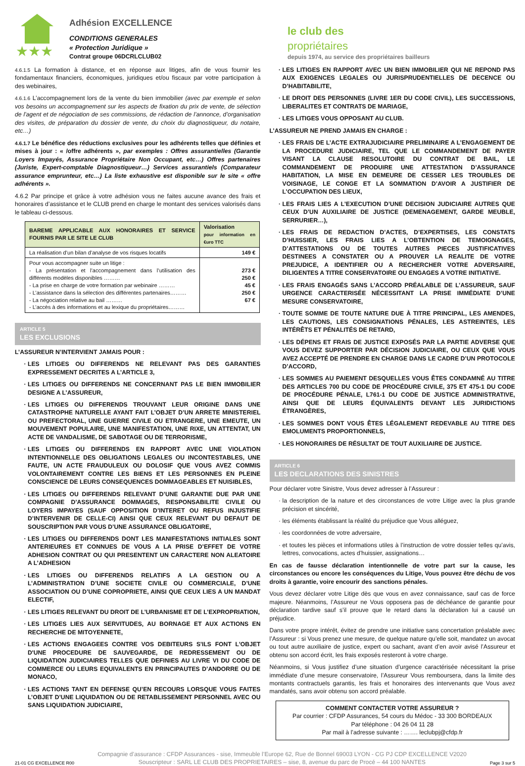★★★
Adhésion EXCELLENCE
CONDITIONS GENERALES
« Protection Juridique »
Contrat groupe 06DCRLCLUB02
le club des
propriétaires
depuis 1974, au service des propriétaires bailleurs
4.6.1.5 La formation à distance, et en réponse aux litiges, afin de vous fournir les fondamentaux financiers, économiques, juridiques et/ou fiscaux par votre participation à des webinaires,
4.6.1.6 L’accompagnement lors de la vente du bien immobilier (avec par exemple et selon vos besoins un accompagnement sur les aspects de fixation du prix de vente, de sélection de l’agent et de négociation de ses commissions, de rédaction de l’annonce, d’organisation des visites, de préparation du dossier de vente, du choix du diagnostiqueur, du notaire, etc…)
4.6.1.7 Le bénéfice des réductions exclusives pour les adhérents telles que définies et mises à jour : « /offre adhérents », par exemples : Offres assurantielles (Garantie Loyers Impayés, Assurance Propriétaire Non Occupant, etc…) Offres partenaires (Juriste, Expert-comptable Diagnostiqueur…) Services assurantiels (Comparateur assurance emprunteur, etc…) La liste exhaustive est disponible sur le site « offre adhérents ».
4.6.2 Par principe et grâce à votre adhésion vous ne faites aucune avance des frais et honoraires d’assistance et le CLUB prend en charge le montant des services valorisés dans le tableau ci-dessous.
| BAREME APPLICABLE AUX HONORAIRES ET SERVICE FOURNIS PAR LE SITE LE CLUB | Valorisation pour information en €uro TTC |
| --- | --- |
| La réalisation d’un bilan d’analyse de vos risques locatifs | 149 € |
| Pour vous accompagner suite un litige : - La présentation et l’accompagnement dans l’utilisation des différents modèles disponibles ……… - La prise en charge de votre formation par webinaire ……… - L’assistance dans la sélection des différentes partenaires……… - La négociation relative au bail ……… - L’accès à des informations et au lexique du propriétaires……… | 273 € 250 € 45 € 250 € 67 € |
ARTICLE 5
LES EXCLUSIONS
L’ASSUREUR N’INTERVIENT JAMAIS POUR :
LES LITIGES OU DIFFERENDS NE RELEVANT PAS DES GARANTIES EXPRESSEMENT DECRITES A L’ARTICLE 3,
LES LITIGES OU DIFFERENDS NE CONCERNANT PAS LE BIEN IMMOBILIER DESIGNE A L’ASSUREUR,
LES LITIGES OU DIFFERENDS TROUVANT LEUR ORIGINE DANS UNE CATASTROPHE NATURELLE AYANT FAIT L’OBJET D’UN ARRETE MINISTERIEL OU PREFECTORAL, UNE GUERRE CIVILE OU ETRANGERE, UNE EMEUTE, UN MOUVEMENT POPULAIRE, UNE MANIFESTATION, UNE RIXE, UN ATTENTAT, UN ACTE DE VANDALISME, DE SABOTAGE OU DE TERRORISME,
LES LITIGES OU DIFFERENDS EN RAPPORT AVEC UNE VIOLATION INTENTIONNELLE DES OBLIGATIONS LEGALES OU INCONTESTABLES, UNE FAUTE, UN ACTE FRAUDULEUX OU DOLOSIF QUE VOUS AVEZ COMMIS VOLONTAIREMENT CONTRE LES BIENS ET LES PERSONNES EN PLEINE CONSCIENCE DE LEURS CONSEQUENCES DOMMAGEABLES ET NUISIBLES,
LES LITIGES OU DIFFERENDS RELEVANT D’UNE GARANTIE DUE PAR UNE COMPAGNIE D’ASSURANCE DOMMAGES, RESPONSABILITE CIVILE OU LOYERS IMPAYES (SAUF OPPOSITION D’INTERET OU REFUS INJUSTIFIE D’INTERVENIR DE CELLE-CI) AINSI QUE CEUX RELEVANT DU DEFAUT DE SOUSCRIPTION PAR VOUS D’UNE ASSURANCE OBLIGATOIRE,
LES LITIGES OU DIFFERENDS DONT LES MANIFESTATIONS INITIALES SONT ANTERIEURES ET CONNUES DE VOUS A LA PRISE D’EFFET DE VOTRE ADHESION CONTRAT OU QUI PRESENTENT UN CARACTERE NON ALEATOIRE A L’ADHESION
LES LITIGES OU DIFFERENDS RELATIFS A LA GESTION OU A L’ADMINISTRATION D’UNE SOCIETE CIVILE OU COMMERCIALE, D’UNE ASSOCIATION OU D’UNE COPROPRIETE, AINSI QUE CEUX LIES A UN MANDAT ELECTIF,
LES LITIGES RELEVANT DU DROIT DE L’URBANISME ET DE L’EXPROPRIATION,
LES LITIGES LIES AUX SERVITUDES, AU BORNAGE ET AUX ACTIONS EN RECHERCHE DE MITOYENNETE,
LES ACTIONS ENGAGEES CONTRE VOS DEBITEURS S'ILS FONT L'OBJET D'UNE PROCEDURE DE SAUVEGARDE, DE REDRESSEMENT OU DE LIQUIDATION JUDICIAIRES TELLES QUE DEFINIES AU LIVRE VI DU CODE DE COMMERCE OU LEURS EQUIVALENTS EN PRINCIPAUTES D’ANDORRE OU DE MONACO,
LES ACTIONS TANT EN DEFENSE QU’EN RECOURS LORSQUE VOUS FAITES L’OBJET D’UNE LIQUIDATION OU DE RETABLISSEMENT PERSONNEL AVEC OU SANS LIQUIDATION JUDICIAIRE,
LES LITIGES EN RAPPORT AVEC UN BIEN IMMOBILIER QUI NE REPOND PAS AUX EXIGENCES LEGALES OU JURISPRUDENTIELLES DE DECENCE OU D’HABITABILITE,
LE DROIT DES PERSONNES (LIVRE 1ER DU CODE CIVIL), LES SUCCESSIONS, LIBERALITES ET CONTRATS DE MARIAGE,
LES LITIGES VOUS OPPOSANT AU CLUB.
L’ASSUREUR NE PREND JAMAIS EN CHARGE :
LES FRAIS DE L’ACTE EXTRAJUDICIAIRE PRELIMINAIRE A L’ENGAGEMENT DE LA PROCEDURE JUDICIAIRE, TEL QUE LE COMMANDEMENT DE PAYER VISANT LA CLAUSE RESOLUTOIRE DU CONTRAT DE BAIL, LE COMMANDEMENT DE PRODUIRE UNE ATTESTATION D’ASSURANCE HABITATION, LA MISE EN DEMEURE DE CESSER LES TROUBLES DE VOISINAGE, LE CONGE ET LA SOMMATION D’AVOIR A JUSTIFIER DE L’OCCUPATION DES LIEUX,
LES FRAIS LIES A L’EXECUTION D’UNE DECISION JUDICIAIRE AUTRES QUE CEUX D’UN AUXILIAIRE DE JUSTICE (DEMENAGEMENT, GARDE MEUBLE, SERRURIER…),
LES FRAIS DE REDACTION D’ACTES, D’EXPERTISES, LES CONSTATS D’HUISSIER, LES FRAIS LIES A L’OBTENTION DE TEMOIGNAGES, D’ATTESTATIONS OU DE TOUTES AUTRES PIECES JUSTIFICATIVES DESTINEES A CONSTATER OU A PROUVER LA REALITE DE VOTRE PREJUDICE, A IDENTIFIER OU A RECHERCHER VOTRE ADVERSAIRE, DILIGENTES A TITRE CONSERVATOIRE OU ENGAGES A VOTRE INITIATIVE.
LES FRAIS ENGAGÉS SANS L’ACCORD PRÉALABLE DE L’ASSUREUR, SAUF URGENCE CARACTERISÉE NÉCESSITANT LA PRISE IMMÉDIATE D’UNE MESURE CONSERVATOIRE,
TOUTE SOMME DE TOUTE NATURE DUE À TITRE PRINCIPAL, LES AMENDES, LES CAUTIONS, LES CONSIGNATIONS PÉNALES, LES ASTREINTES, LES INTÉRÊTS ET PÉNALITÉS DE RETARD,
LES DÉPENS ET FRAIS DE JUSTICE EXPOSÉS PAR LA PARTIE ADVERSE QUE VOUS DEVEZ SUPPORTER PAR DÉCISION JUDICIAIRE, OU CEUX QUE VOUS AVEZ ACCEPTÉ DE PRENDRE EN CHARGE DANS LE CADRE D’UN PROTOCOLE D’ACCORD,
LES SOMMES AU PAIEMENT DESQUELLES VOUS ÊTES CONDAMNÉ AU TITRE DES ARTICLES 700 DU CODE DE PROCÉDURE CIVILE, 375 ET 475-1 DU CODE DE PROCÉDURE PÉNALE, L761-1 DU CODE DE JUSTICE ADMINISTRATIVE, AINSI QUE DE LEURS ÉQUIVALENTS DEVANT LES JURIDICTIONS ÉTRANGÈRES,
LES SOMMES DONT VOUS ÊTES LÉGALEMENT REDEVABLE AU TITRE DES EMOLUMENTS PROPORTIONNELS,
LES HONORAIRES DE RÉSULTAT DE TOUT AUXILIAIRE DE JUSTICE.
ARTICLE 6
LES DECLARATIONS DES SINISTRES
Pour déclarer votre Sinistre, Vous devez adresser à l’Assureur :
la description de la nature et des circonstances de votre Litige avec la plus grande précision et sincérité,
les éléments établissant la réalité du préjudice que Vous alléguez,
les coordonnées de votre adversaire,
et toutes les pièces et informations utiles à l’instruction de votre dossier telles qu’avis, lettres, convocations, actes d’huissier, assignations…
En cas de fausse déclaration intentionnelle de votre part sur la cause, les circonstances ou encore les conséquences du Litige, Vous pouvez être déchu de vos droits à garantie, voire encourir des sanctions pénales.
Vous devez déclarer votre Litige dès que vous en avez connaissance, sauf cas de force majeure. Néanmoins, l’Assureur ne Vous opposera pas de déchéance de garantie pour déclaration tardive sauf s’il prouve que le retard dans la déclaration lui a causé un préjudice.
Dans votre propre intérêt, évitez de prendre une initiative sans concertation préalable avec l’Assureur : si Vous prenez une mesure, de quelque nature qu’elle soit, mandatez un avocat ou tout autre auxiliaire de justice, expert ou sachant, avant d’en avoir avisé l’Assureur et obtenu son accord écrit, les frais exposés resteront à votre charge.
Néanmoins, si Vous justifiez d’une situation d’urgence caractérisée nécessitant la prise immédiate d’une mesure conservatoire, l’Assureur Vous remboursera, dans la limite des montants contractuels garantis, les frais et honoraires des intervenants que Vous avez mandatés, sans avoir obtenu son accord préalable.
COMMENT CONTACTER VOTRE ASSUREUR ?
Par courrier : CFDP Assurances, 54 cours du Médoc - 33 300 BORDEAUX
Par téléphone : 04 26 04 11 28
Par mail à l’adresse suivante : ……. leclubpj@cfdp.fr
21-01 CG EXCELLENCE R00
Compagnie d’assurance : CFDP Assurances - sise, Immeuble l’Europe 62, Rue de Bonnel 69003 LYON - CG PJ CDP EXCELLENCE V2020
Souscripteur : SARL LE CLUB DES PROPRIETAIRES – sise, 8, avenue du parc de Procé – 44 100 NANTES
Page 3 sur 5